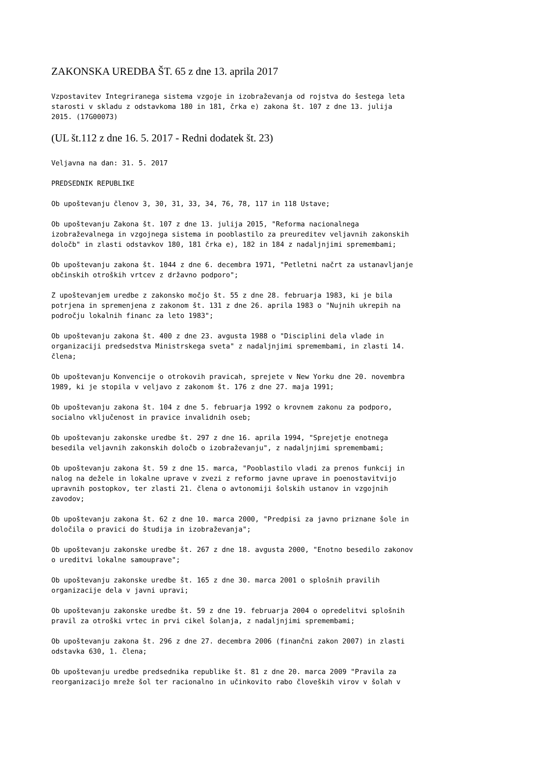ZAKONSKA UREDBA ŠT. 65 z dne 13. aprila 2017
Vzpostavitev Integriranega sistema vzgoje in izobraževanja od rojstva do šestega leta starosti v skladu z odstavkoma 180 in 181, črka e) zakona št. 107 z dne 13. julija 2015. (17G00073)
(UL št.112 z dne 16. 5. 2017 - Redni dodatek št. 23)
Veljavna na dan: 31. 5. 2017
PREDSEDNIK REPUBLIKE
Ob upoštevanju členov 3, 30, 31, 33, 34, 76, 78, 117 in 118 Ustave;
Ob upoštevanju Zakona št. 107 z dne 13. julija 2015, "Reforma nacionalnega izobraževalnega in vzgojnega sistema in pooblastilo za preureditev veljavnih zakonskih določb" in zlasti odstavkov 180, 181 črka e), 182 in 184 z nadaljnjimi spremembami;
Ob upoštevanju zakona št. 1044 z dne 6. decembra 1971, "Petletni načrt za ustanavljanje občinskih otroških vrtcev z državno podporo";
Z upoštevanjem uredbe z zakonsko močjo št. 55 z dne 28. februarja 1983, ki je bila potrjena in spremenjena z zakonom št. 131 z dne 26. aprila 1983 o "Nujnih ukrepih na področju lokalnih financ za leto 1983";
Ob upoštevanju zakona št. 400 z dne 23. avgusta 1988 o "Disciplini dela vlade in organizaciji predsedstva Ministrskega sveta" z nadaljnjimi spremembami, in zlasti 14. člena;
Ob upoštevanju Konvencije o otrokovih pravicah, sprejete v New Yorku dne 20. novembra 1989, ki je stopila v veljavo z zakonom št. 176 z dne 27. maja 1991;
Ob upoštevanju zakona št. 104 z dne 5. februarja 1992 o krovnem zakonu za podporo, socialno vključenost in pravice invalidnih oseb;
Ob upoštevanju zakonske uredbe št. 297 z dne 16. aprila 1994, "Sprejetje enotnega besedila veljavnih zakonskih določb o izobraževanju", z nadaljnjimi spremembami;
Ob upoštevanju zakona št. 59 z dne 15. marca, "Pooblastilo vladi za prenos funkcij in nalog na dežele in lokalne uprave v zvezi z reformo javne uprave in poenostavitvijo upravnih postopkov, ter zlasti 21. člena o avtonomiji šolskih ustanov in vzgojnih zavodov;
Ob upoštevanju zakona št. 62 z dne 10. marca 2000, "Predpisi za javno priznane šole in določila o pravici do študija in izobraževanja";
Ob upoštevanju zakonske uredbe št. 267 z dne 18. avgusta 2000, "Enotno besedilo zakonov o ureditvi lokalne samouprave";
Ob upoštevanju zakonske uredbe št. 165 z dne 30. marca 2001 o splošnih pravilih organizacije dela v javni upravi;
Ob upoštevanju zakonske uredbe št. 59 z dne 19. februarja 2004 o opredelitvi splošnih pravil za otroški vrtec in prvi cikel šolanja, z nadaljnjimi spremembami;
Ob upoštevanju zakona št. 296 z dne 27. decembra 2006 (finančni zakon 2007) in zlasti odstavka 630, 1. člena;
Ob upoštevanju uredbe predsednika republike št. 81 z dne 20. marca 2009 "Pravila za reorganizacijo mreže šol ter racionalno in učinkovito rabo človeških virov v šolah v